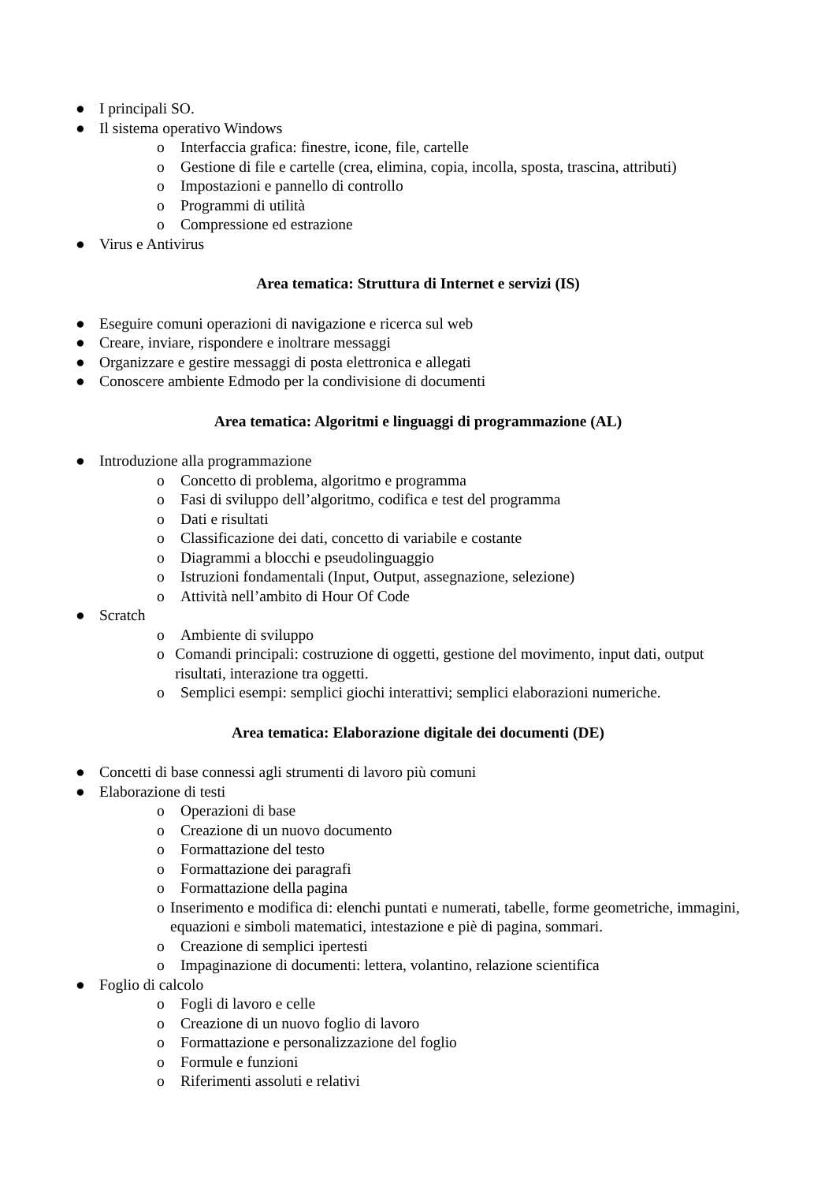● I principali SO.
● Il sistema operativo Windows
o Interfaccia grafica: finestre, icone, file, cartelle
o Gestione di file e cartelle (crea, elimina, copia, incolla, sposta, trascina, attributi)
o Impostazioni e pannello di controllo
o Programmi di utilità
o Compressione ed estrazione
● Virus e Antivirus
Area tematica: Struttura di Internet e servizi (IS)
● Eseguire comuni operazioni di navigazione e ricerca sul web
● Creare, inviare, rispondere e inoltrare messaggi
● Organizzare e gestire messaggi di posta elettronica e allegati
● Conoscere ambiente Edmodo per la condivisione di documenti
Area tematica: Algoritmi e linguaggi di programmazione (AL)
● Introduzione alla programmazione
o Concetto di problema, algoritmo e programma
o Fasi di sviluppo dell’algoritmo, codifica e test del programma
o Dati e risultati
o Classificazione dei dati, concetto di variabile e costante
o Diagrammi a blocchi e pseudolinguaggio
o Istruzioni fondamentali (Input, Output, assegnazione, selezione)
o Attività nell’ambito di Hour Of Code
● Scratch
o Ambiente di sviluppo
o Comandi principali: costruzione di oggetti, gestione del movimento, input dati, output risultati, interazione tra oggetti.
o Semplici esempi: semplici giochi interattivi; semplici elaborazioni numeriche.
Area tematica: Elaborazione digitale dei documenti (DE)
● Concetti di base connessi agli strumenti di lavoro più comuni
● Elaborazione di testi
o Operazioni di base
o Creazione di un nuovo documento
o Formattazione del testo
o Formattazione dei paragrafi
o Formattazione della pagina
o Inserimento e modifica di: elenchi puntati e numerati, tabelle, forme geometriche, immagini, equazioni e simboli matematici, intestazione e piè di pagina, sommari.
o Creazione di semplici ipertesti
o Impaginazione di documenti: lettera, volantino, relazione scientifica
● Foglio di calcolo
o Fogli di lavoro e celle
o Creazione di un nuovo foglio di lavoro
o Formattazione e personalizzazione del foglio
o Formule e funzioni
o Riferimenti assoluti e relativi